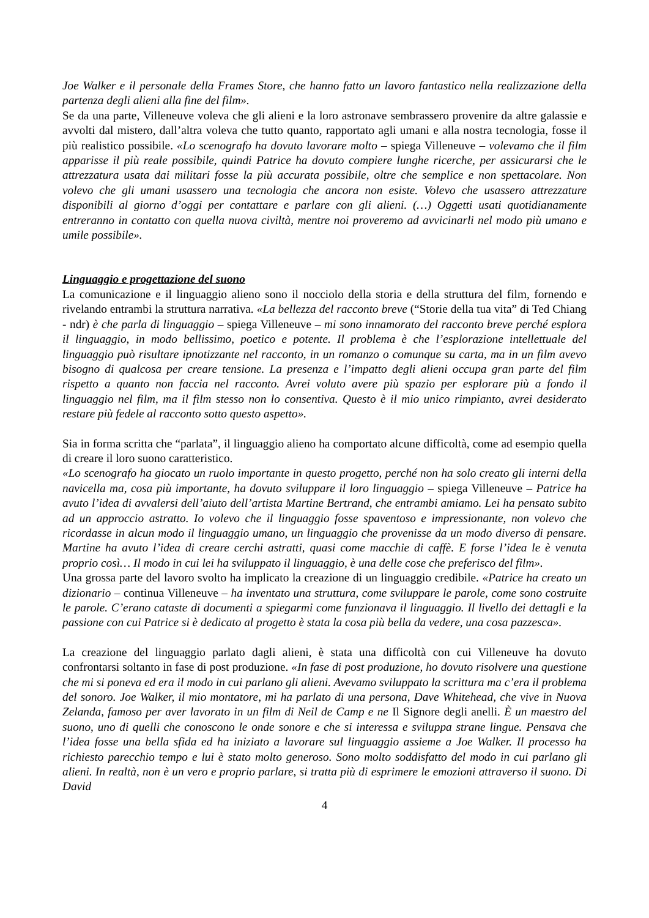Joe Walker e il personale della Frames Store, che hanno fatto un lavoro fantastico nella realizzazione della partenza degli alieni alla fine del film».
Se da una parte, Villeneuve voleva che gli alieni e la loro astronave sembrassero provenire da altre galassie e avvolti dal mistero, dall’altra voleva che tutto quanto, rapportato agli umani e alla nostra tecnologia, fosse il più realistico possibile. «Lo scenografo ha dovuto lavorare molto – spiega Villeneuve – volevamo che il film apparisse il più reale possibile, quindi Patrice ha dovuto compiere lunghe ricerche, per assicurarsi che le attrezzatura usata dai militari fosse la più accurata possibile, oltre che semplice e non spettacolare. Non volevo che gli umani usassero una tecnologia che ancora non esiste. Volevo che usassero attrezzature disponibili al giorno d’oggi per contattare e parlare con gli alieni. (…) Oggetti usati quotidianamente entreranno in contatto con quella nuova civiltà, mentre noi proveremo ad avvicinarli nel modo più umano e umile possibile».
Linguaggio e progettazione del suono
La comunicazione e il linguaggio alieno sono il nocciolo della storia e della struttura del film, fornendo e rivelando entrambi la struttura narrativa. «La bellezza del racconto breve (“Storie della tua vita” di Ted Chiang - ndr) è che parla di linguaggio – spiega Villeneuve – mi sono innamorato del racconto breve perché esplora il linguaggio, in modo bellissimo, poetico e potente. Il problema è che l’esplorazione intellettuale del linguaggio può risultare ipnotizzante nel racconto, in un romanzo o comunque su carta, ma in un film avevo bisogno di qualcosa per creare tensione. La presenza e l’impatto degli alieni occupa gran parte del film rispetto a quanto non faccia nel racconto. Avrei voluto avere più spazio per esplorare più a fondo il linguaggio nel film, ma il film stesso non lo consentiva. Questo è il mio unico rimpianto, avrei desiderato restare più fedele al racconto sotto questo aspetto».
Sia in forma scritta che “parlata”, il linguaggio alieno ha comportato alcune difficoltà, come ad esempio quella di creare il loro suono caratteristico.
«Lo scenografo ha giocato un ruolo importante in questo progetto, perché non ha solo creato gli interni della navicella ma, cosa più importante, ha dovuto sviluppare il loro linguaggio – spiega Villeneuve – Patrice ha avuto l’idea di avvalersi dell’aiuto dell’artista Martine Bertrand, che entrambi amiamo. Lei ha pensato subito ad un approccio astratto. Io volevo che il linguaggio fosse spaventoso e impressionante, non volevo che ricordasse in alcun modo il linguaggio umano, un linguaggio che provenisse da un modo diverso di pensare. Martine ha avuto l’idea di creare cerchi astratti, quasi come macchie di caffè. E forse l’idea le è venuta proprio così… Il modo in cui lei ha sviluppato il linguaggio, è una delle cose che preferisco del film».
Una grossa parte del lavoro svolto ha implicato la creazione di un linguaggio credibile. «Patrice ha creato un dizionario – continua Villeneuve – ha inventato una struttura, come sviluppare le parole, come sono costruite le parole. C’erano cataste di documenti a spiegarmi come funzionava il linguaggio. Il livello dei dettagli e la passione con cui Patrice si è dedicato al progetto è stata la cosa più bella da vedere, una cosa pazzesca».
La creazione del linguaggio parlato dagli alieni, è stata una difficoltà con cui Villeneuve ha dovuto confrontarsi soltanto in fase di post produzione. «In fase di post produzione, ho dovuto risolvere una questione che mi si poneva ed era il modo in cui parlano gli alieni. Avevamo sviluppato la scrittura ma c’era il problema del sonoro. Joe Walker, il mio montatore, mi ha parlato di una persona, Dave Whitehead, che vive in Nuova Zelanda, famoso per aver lavorato in un film di Neil de Camp e ne Il Signore degli anelli. È un maestro del suono, uno di quelli che conoscono le onde sonore e che si interessa e sviluppa strane lingue. Pensava che l’idea fosse una bella sfida ed ha iniziato a lavorare sul linguaggio assieme a Joe Walker. Il processo ha richiesto parecchio tempo e lui è stato molto generoso. Sono molto soddisfatto del modo in cui parlano gli alieni. In realtà, non è un vero e proprio parlare, si tratta più di esprimere le emozioni attraverso il suono. Di David
4